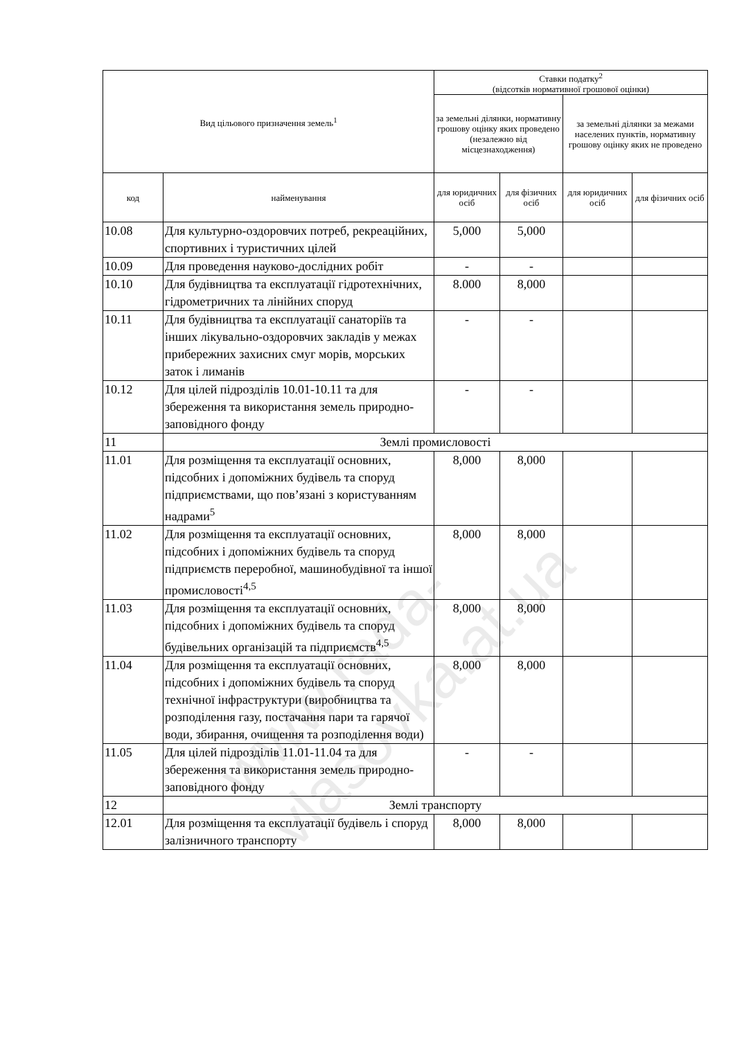| Вид цільового призначення земель<sup>1</sup> | | Ставки податку<sup>2</sup> (відсотків нормативної грошової оцінки) | | | |
| --- | --- | --- | --- | --- | --- |
| | | за земельні ділянки, нормативну грошову оцінку яких проведено (незалежно від місцезнаходження) | | за земельні ділянки за межами населених пунктів, нормативну грошову оцінку яких не проведено | |
| код | найменування | для юридичних осіб | для фізичних осіб | для юридичних осіб | для фізичних осіб |
| 10.08 | Для культурно-оздоровчих потреб, рекреаційних, спортивних і туристичних цілей | 5,000 | 5,000 | | |
| 10.09 | Для проведення науково-дослідних робіт | - | - | | |
| 10.10 | Для будівництва та експлуатації гідротехнічних, гідрометричних та лінійних споруд | 8.000 | 8,000 | | |
| 10.11 | Для будівництва та експлуатації санаторіїв та інших лікувально-оздоровчих закладів у межах прибережних захисних смуг морів, морських заток і лиманів | - | - | | |
| 10.12 | Для цілей підрозділів 10.01-10.11 та для збереження та використання земель природно-заповідного фонду | - | - | | |
| 11 | Землі промисловості | | | | |
| 11.01 | Для розміщення та експлуатації основних, підсобних і допоміжних будівель та споруд підприємствами, що пов’язані з користуванням надрами<sup>5</sup> | 8,000 | 8,000 | | |
| 11.02 | Для розміщення та експлуатації основних, підсобних і допоміжних будівель та споруд підприємств переробної, машинобудівної та іншої промисловості<sup>4,5</sup> | 8,000 | 8,000 | | |
| 11.03 | Для розміщення та експлуатації основних, підсобних і допоміжних будівель та споруд будівельних організацій та підприємств<sup>4,5</sup> | 8,000 | 8,000 | | |
| 11.04 | Для розміщення та експлуатації основних, підсобних і допоміжних будівель та споруд технічної інфраструктури (виробництва та розподілення газу, постачання пари та гарячої води, збирання, очищення та розподілення води) | 8,000 | 8,000 | | |
| 11.05 | Для цілей підрозділів 11.01-11.04 та для збереження та використання земель природно-заповідного фонду | - | - | | |
| 12 | Землі транспорту | | | | |
| 12.01 | Для розміщення та експлуатації будівель і споруд залізничного транспорту | 8,000 | 8,000 | | |
www.rada-vlasovka.at.ua